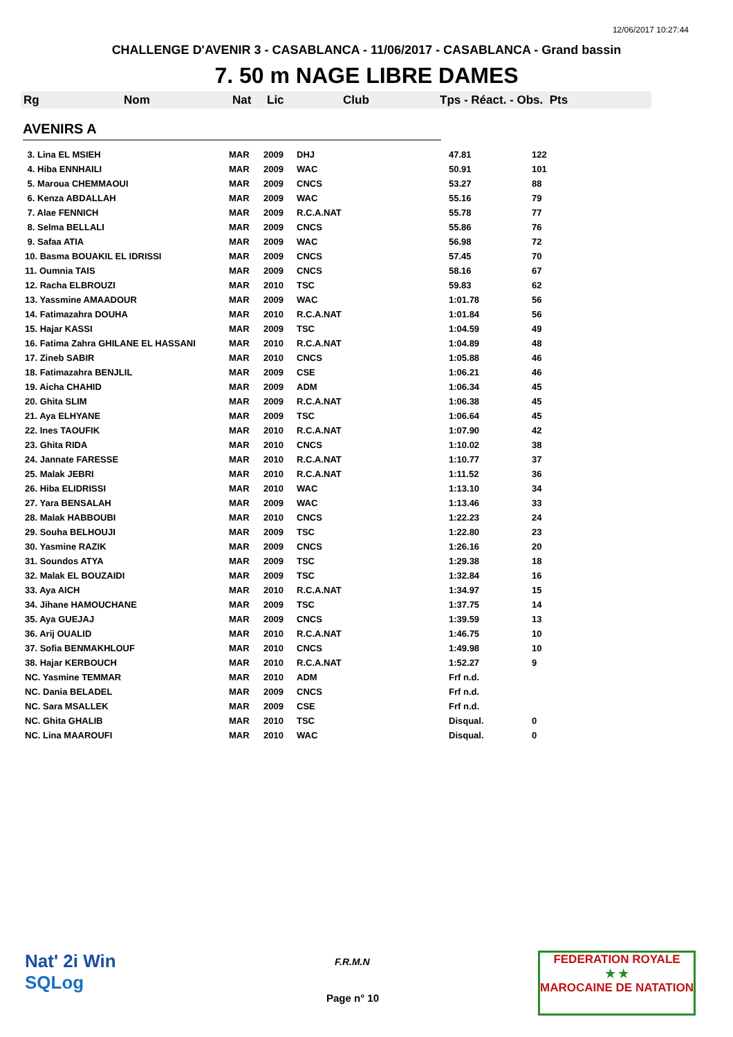12/06/2017 10:27:44
CHALLENGE D'AVENIR 3 - CASABLANCA - 11/06/2017 - CASABLANCA - Grand bassin
7. 50 m NAGE LIBRE DAMES
Rg Nom Nat Lic Club Tps - Réact. - Obs. Pts
AVENIRS A
| 3. Lina EL MSIEH | MAR | 2009 | DHJ | 47.81 | 122 |
| 4. Hiba ENNHAILI | MAR | 2009 | WAC | 50.91 | 101 |
| 5. Maroua CHEMMAOUI | MAR | 2009 | CNCS | 53.27 | 88 |
| 6. Kenza ABDALLAH | MAR | 2009 | WAC | 55.16 | 79 |
| 7. Alae FENNICH | MAR | 2009 | R.C.A.NAT | 55.78 | 77 |
| 8. Selma BELLALI | MAR | 2009 | CNCS | 55.86 | 76 |
| 9. Safaa ATIA | MAR | 2009 | WAC | 56.98 | 72 |
| 10. Basma BOUAKIL EL IDRISSI | MAR | 2009 | CNCS | 57.45 | 70 |
| 11. Oumnia TAIS | MAR | 2009 | CNCS | 58.16 | 67 |
| 12. Racha ELBROUZI | MAR | 2010 | TSC | 59.83 | 62 |
| 13. Yassmine AMAADOUR | MAR | 2009 | WAC | 1:01.78 | 56 |
| 14. Fatimazahra DOUHA | MAR | 2010 | R.C.A.NAT | 1:01.84 | 56 |
| 15. Hajar KASSI | MAR | 2009 | TSC | 1:04.59 | 49 |
| 16. Fatima Zahra GHILANE EL HASSANI | MAR | 2010 | R.C.A.NAT | 1:04.89 | 48 |
| 17. Zineb SABIR | MAR | 2010 | CNCS | 1:05.88 | 46 |
| 18. Fatimazahra BENJLIL | MAR | 2009 | CSE | 1:06.21 | 46 |
| 19. Aicha CHAHID | MAR | 2009 | ADM | 1:06.34 | 45 |
| 20. Ghita SLIM | MAR | 2009 | R.C.A.NAT | 1:06.38 | 45 |
| 21. Aya ELHYANE | MAR | 2009 | TSC | 1:06.64 | 45 |
| 22. Ines TAOUFIK | MAR | 2010 | R.C.A.NAT | 1:07.90 | 42 |
| 23. Ghita RIDA | MAR | 2010 | CNCS | 1:10.02 | 38 |
| 24. Jannate FARESSE | MAR | 2010 | R.C.A.NAT | 1:10.77 | 37 |
| 25. Malak JEBRI | MAR | 2010 | R.C.A.NAT | 1:11.52 | 36 |
| 26. Hiba ELIDRISSI | MAR | 2010 | WAC | 1:13.10 | 34 |
| 27. Yara BENSALAH | MAR | 2009 | WAC | 1:13.46 | 33 |
| 28. Malak HABBOUBI | MAR | 2010 | CNCS | 1:22.23 | 24 |
| 29. Souha BELHOUJI | MAR | 2009 | TSC | 1:22.80 | 23 |
| 30. Yasmine RAZIK | MAR | 2009 | CNCS | 1:26.16 | 20 |
| 31. Soundos ATYA | MAR | 2009 | TSC | 1:29.38 | 18 |
| 32. Malak EL BOUZAIDI | MAR | 2009 | TSC | 1:32.84 | 16 |
| 33. Aya AICH | MAR | 2010 | R.C.A.NAT | 1:34.97 | 15 |
| 34. Jihane HAMOUCHANE | MAR | 2009 | TSC | 1:37.75 | 14 |
| 35. Aya GUEJAJ | MAR | 2009 | CNCS | 1:39.59 | 13 |
| 36. Arij OUALID | MAR | 2010 | R.C.A.NAT | 1:46.75 | 10 |
| 37. Sofia BENMAKHLOUF | MAR | 2010 | CNCS | 1:49.98 | 10 |
| 38. Hajar KERBOUCH | MAR | 2010 | R.C.A.NAT | 1:52.27 | 9 |
| NC. Yasmine TEMMAR | MAR | 2010 | ADM | Frf n.d. | |
| NC. Dania BELADEL | MAR | 2009 | CNCS | Frf n.d. | |
| NC. Sara MSALLEK | MAR | 2009 | CSE | Frf n.d. | |
| NC. Ghita GHALIB | MAR | 2010 | TSC | Disqual. | 0 |
| NC. Lina MAAROUFI | MAR | 2010 | WAC | Disqual. | 0 |
Nat' 2i Win
SQLog
F.R.M.N
Page n° 10
FEDERATION ROYALE
★ ★
MAROCAINE DE NATATION